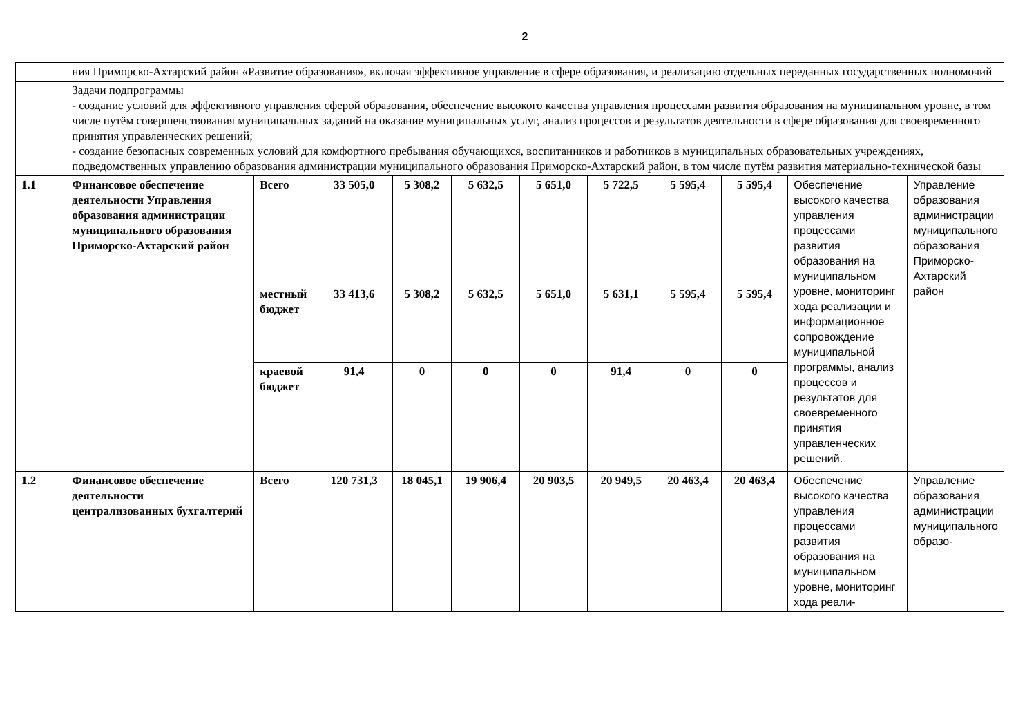2
| | ния Приморско-Ахтарский район «Развитие образования», включая эффективное управление в сфере образования, и реализацию отдельных переданных государственных полномочий | | | | | | | | | | |
| | Задачи подпрограммы - создание условий для эффективного управления сферой образования, обеспечение высокого качества управления процессами развития образования на муниципальном уровне, в том числе путём совершенствования муниципальных заданий на оказание муниципальных услуг, анализ процессов и результатов деятельности в сфере образования для своевременного принятия управленческих решений; - создание безопасных современных условий для комфортного пребывания обучающихся, воспитанников и работников в муниципальных образовательных учреждениях, подведомственных управлению образования администрации муниципального образования Приморско-Ахтарский район, в том числе путём развития материально-технической базы | | | | | | | | | | |
| 1.1 | Финансовое обеспечение деятельности Управления образования администрации муниципального образования Приморско-Ахтарский район | Всего | 33 505,0 | 5 308,2 | 5 632,5 | 5 651,0 | 5 722,5 | 5 595,4 | 5 595,4 | Обеспечение высокого качества управления процессами развития образования на муниципальном уровне, мониторинг хода реализации и информационное сопровождение муниципальной программы, анализ процессов и результатов для своевременного принятия управленческих решений. | Управление образования администрации муниципального образования Приморско-Ахтарский район |
| | | местный бюджет | 33 413,6 | 5 308,2 | 5 632,5 | 5 651,0 | 5 631,1 | 5 595,4 | 5 595,4 | | |
| | | краевой бюджет | 91,4 | 0 | 0 | 0 | 91,4 | 0 | 0 | | |
| 1.2 | Финансовое обеспечение деятельности централизованных бухгалтерий | Всего | 120 731,3 | 18 045,1 | 19 906,4 | 20 903,5 | 20 949,5 | 20 463,4 | 20 463,4 | Обеспечение высокого качества управления процессами развития образования на муниципальном уровне, мониторинг хода реали- | Управление образования администрации муниципального образо- |